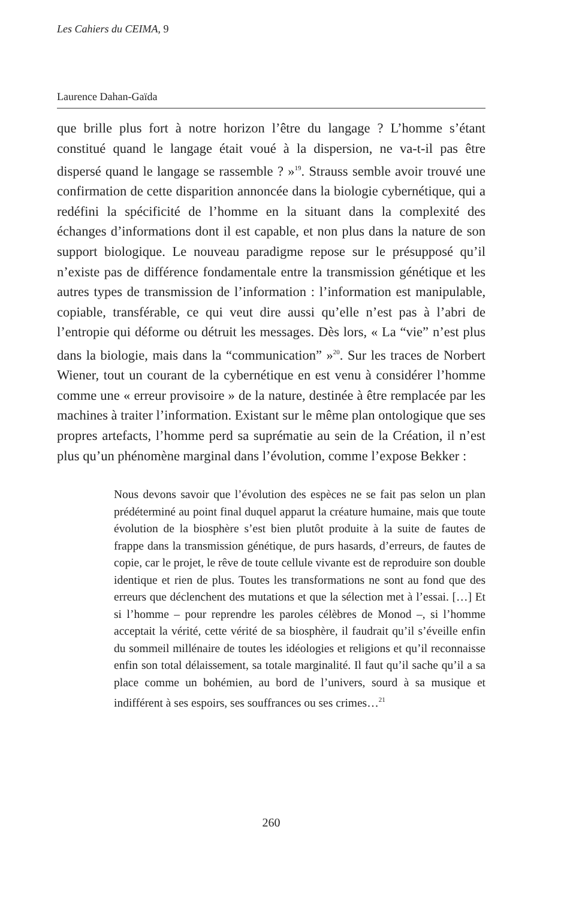Les Cahiers du CEIMA, 9
Laurence Dahan-Gaïda
que brille plus fort à notre horizon l’être du langage ? L’homme s’étant constitué quand le langage était voué à la dispersion, ne va-t-il pas être dispersé quand le langage se rassemble ? »<sup>19</sup>. Strauss semble avoir trouvé une confirmation de cette disparition annoncée dans la biologie cybernétique, qui a redéfini la spécificité de l’homme en la situant dans la complexité des échanges d’informations dont il est capable, et non plus dans la nature de son support biologique. Le nouveau paradigme repose sur le présupposé qu’il n’existe pas de différence fondamentale entre la transmission génétique et les autres types de transmission de l’information : l’information est manipulable, copiable, transférable, ce qui veut dire aussi qu’elle n’est pas à l’abri de l’entropie qui déforme ou détruit les messages. Dès lors, « La “vie” n’est plus dans la biologie, mais dans la “communication” »<sup>20</sup>. Sur les traces de Norbert Wiener, tout un courant de la cybernétique en est venu à considérer l’homme comme une « erreur provisoire » de la nature, destinée à être remplacée par les machines à traiter l’information. Existant sur le même plan ontologique que ses propres artefacts, l’homme perd sa suprématie au sein de la Création, il n’est plus qu’un phénomène marginal dans l’évolution, comme l’expose Bekker :
Nous devons savoir que l’évolution des espèces ne se fait pas selon un plan prédéterminé au point final duquel apparut la créature humaine, mais que toute évolution de la biosphère s’est bien plutôt produite à la suite de fautes de frappe dans la transmission génétique, de purs hasards, d’erreurs, de fautes de copie, car le projet, le rêve de toute cellule vivante est de reproduire son double identique et rien de plus. Toutes les transformations ne sont au fond que des erreurs que déclenchent des mutations et que la sélection met à l’essai. […] Et si l’homme – pour reprendre les paroles célèbres de Monod –, si l’homme acceptait la vérité, cette vérité de sa biosphère, il faudrait qu’il s’éveille enfin du sommeil millénaire de toutes les idéologies et religions et qu’il reconnaisse enfin son total délaissement, sa totale marginalité. Il faut qu’il sache qu’il a sa place comme un bohémien, au bord de l’univers, sourd à sa musique et indifférent à ses espoirs, ses souffrances ou ses crimes…<sup>21</sup>
260